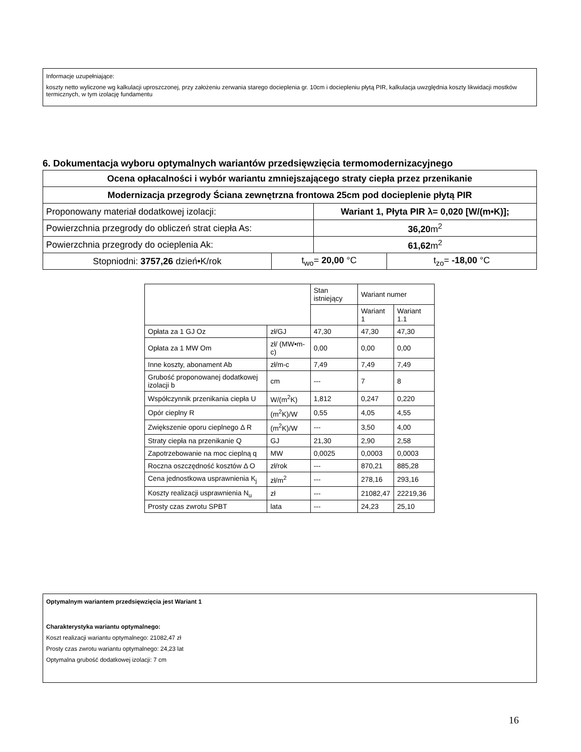Informacje uzupełniające:
koszty netto wyliczone wg kalkulacji uproszczonej, przy założeniu zerwania starego docieplenia gr. 10cm i dociepleniu płytą PIR, kalkulacja uwzględnia koszty likwidacji mostków termicznych, w tym izolację fundamentu
6. Dokumentacja wyboru optymalnych wariantów przedsięwzięcia termomodernizacyjnego
| Ocena opłacalności i wybór wariantu zmniejszającego straty ciepła przez przenikanie | | | |
| Modernizacja przegrody Ściana zewnętrzna frontowa 25cm pod docieplenie płytą PIR | | | |
| Proponowany materiał dodatkowej izolacji: | | Wariant 1, Płyta PIR λ= 0,020 [W/(m•K)]; | |
| Powierzchnia przegrody do obliczeń strat ciepła As: | | 36,20 m<sup>2</sup> | |
| Powierzchnia przegrody do ocieplenia Ak: | | 61,62 m<sup>2</sup> | |
| Stopniodni: 3757,26 dzień•K/rok | t<sub>wo</sub>= 20,00 °C | | t<sub>zo</sub>= -18,00 °C |
| | | Stan istniejący | Wariant numer | |
| | | | Wariant 1 | Wariant 1.1 |
| Opłata za 1 GJ Oz | zł/GJ | 47,30 | 47,30 | 47,30 |
| Opłata za 1 MW Om | zł/ (MW•m-c) | 0,00 | 0,00 | 0,00 |
| Inne koszty, abonament Ab | zł/m-c | 7,49 | 7,49 | 7,49 |
| Grubość proponowanej dodatkowej izolacji b | cm | --- | 7 | 8 |
| Współczynnik przenikania ciepła U | W/(m<sup>2</sup>K) | 1,812 | 0,247 | 0,220 |
| Opór cieplny R | (m<sup>2</sup>K)/W | 0,55 | 4,05 | 4,55 |
| Zwiększenie oporu cieplnego Δ R | (m<sup>2</sup>K)/W | --- | 3,50 | 4,00 |
| Straty ciepła na przenikanie Q | GJ | 21,30 | 2,90 | 2,58 |
| Zapotrzebowanie na moc cieplną q | MW | 0,0025 | 0,0003 | 0,0003 |
| Roczna oszczędność kosztów Δ O | zł/rok | --- | 870,21 | 885,28 |
| Cena jednostkowa usprawnienia K<sub>j</sub> | zł/m<sup>2</sup> | --- | 278,16 | 293,16 |
| Koszty realizacji usprawnienia N<sub>u</sub> | zł | --- | 21082,47 | 22219,36 |
| Prosty czas zwrotu SPBT | lata | --- | 24,23 | 25,10 |
Optymalnym wariantem przedsięwzięcia jest Wariant 1
Charakterystyka wariantu optymalnego:
Koszt realizacji wariantu optymalnego: 21082,47 zł
Prosty czas zwrotu wariantu optymalnego: 24,23 lat
Optymalna grubość dodatkowej izolacji: 7 cm
16